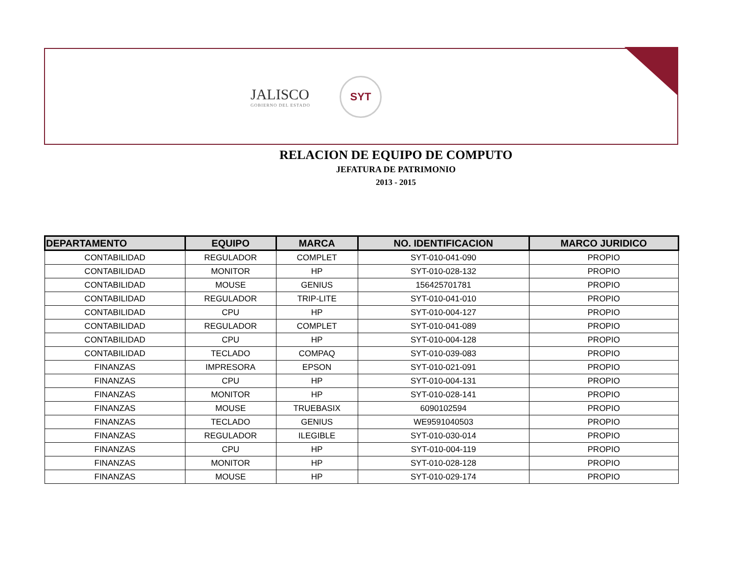JALISCO
GOBIERNO DEL ESTADO
SYT
RELACION DE EQUIPO DE COMPUTO
JEFATURA DE PATRIMONIO
2013 - 2015
| DEPARTAMENTO | EQUIPO | MARCA | NO. IDENTIFICACION | MARCO JURIDICO |
| --- | --- | --- | --- | --- |
| CONTABILIDAD | REGULADOR | COMPLET | SYT-010-041-090 | PROPIO |
| CONTABILIDAD | MONITOR | HP | SYT-010-028-132 | PROPIO |
| CONTABILIDAD | MOUSE | GENIUS | 156425701781 | PROPIO |
| CONTABILIDAD | REGULADOR | TRIP-LITE | SYT-010-041-010 | PROPIO |
| CONTABILIDAD | CPU | HP | SYT-010-004-127 | PROPIO |
| CONTABILIDAD | REGULADOR | COMPLET | SYT-010-041-089 | PROPIO |
| CONTABILIDAD | CPU | HP | SYT-010-004-128 | PROPIO |
| CONTABILIDAD | TECLADO | COMPAQ | SYT-010-039-083 | PROPIO |
| FINANZAS | IMPRESORA | EPSON | SYT-010-021-091 | PROPIO |
| FINANZAS | CPU | HP | SYT-010-004-131 | PROPIO |
| FINANZAS | MONITOR | HP | SYT-010-028-141 | PROPIO |
| FINANZAS | MOUSE | TRUEBASIX | 6090102594 | PROPIO |
| FINANZAS | TECLADO | GENIUS | WE9591040503 | PROPIO |
| FINANZAS | REGULADOR | ILEGIBLE | SYT-010-030-014 | PROPIO |
| FINANZAS | CPU | HP | SYT-010-004-119 | PROPIO |
| FINANZAS | MONITOR | HP | SYT-010-028-128 | PROPIO |
| FINANZAS | MOUSE | HP | SYT-010-029-174 | PROPIO |